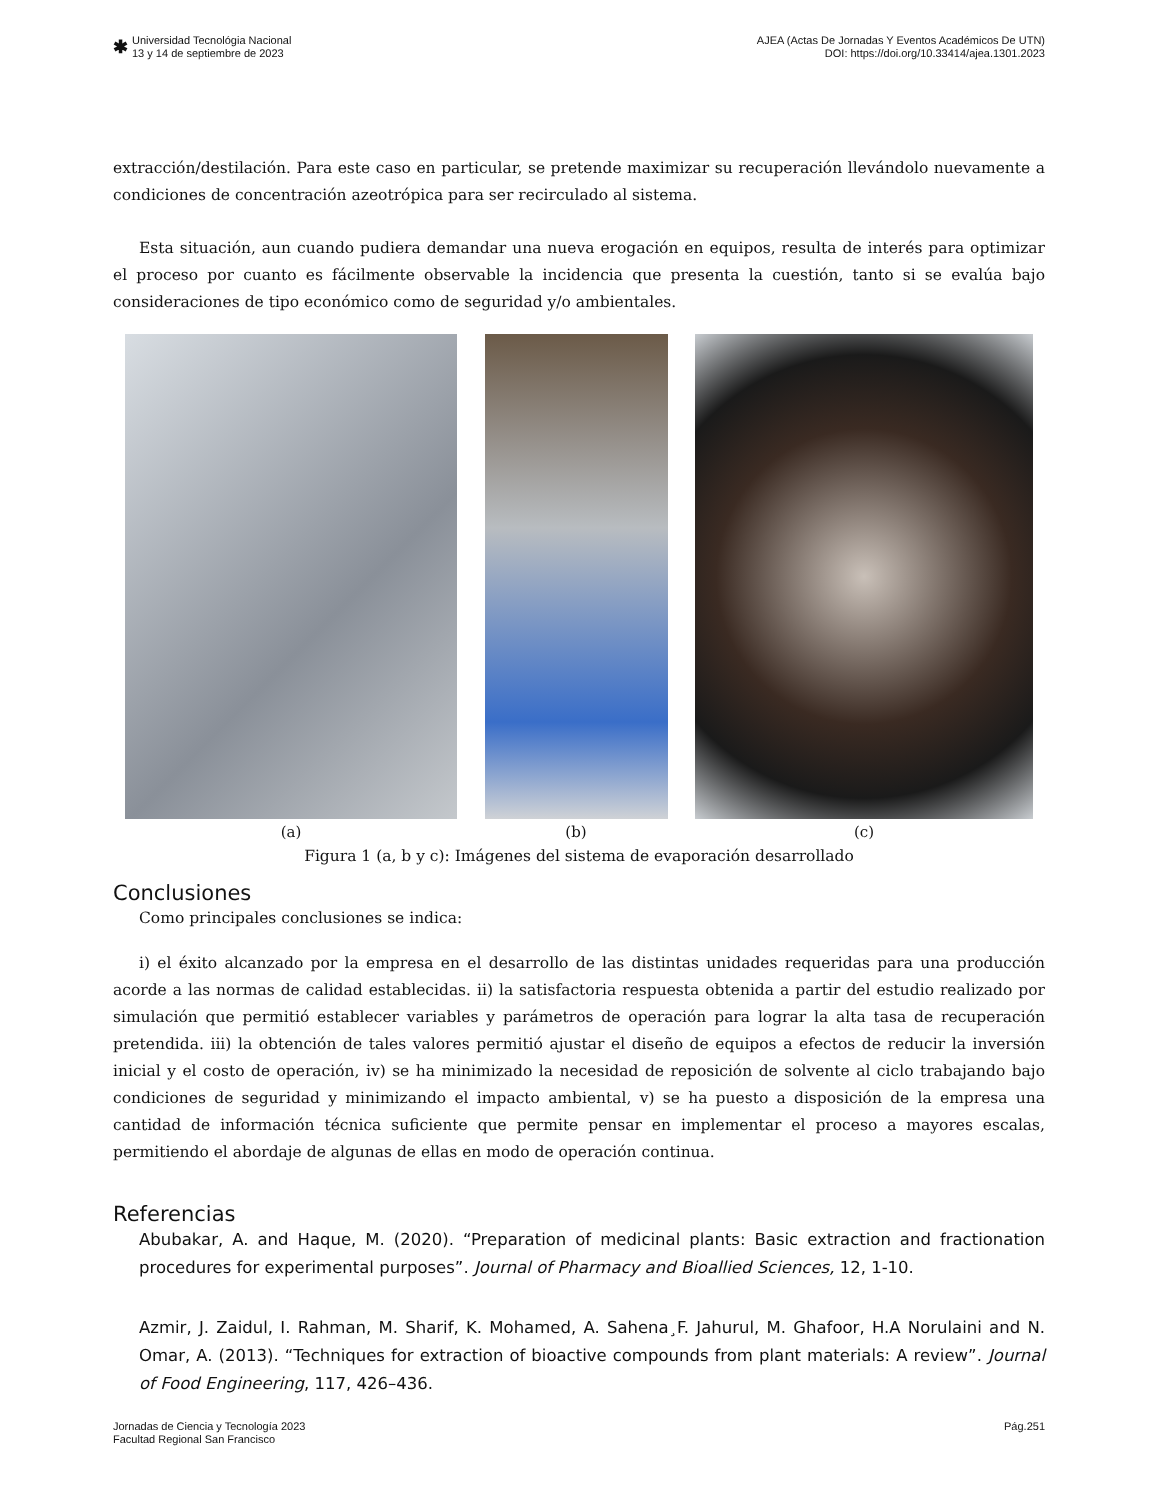✱
Universidad Tecnológia Nacional
13 y 14 de septiembre de 2023
AJEA (Actas De Jornadas Y Eventos Académicos De UTN)
DOI: https://doi.org/10.33414/ajea.1301.2023
extracción/destilación. Para este caso en particular, se pretende maximizar su recuperación llevándolo nuevamente a condiciones de concentración azeotrópica para ser recirculado al sistema.
Esta situación, aun cuando pudiera demandar una nueva erogación en equipos, resulta de interés para optimizar el proceso por cuanto es fácilmente observable la incidencia que presenta la cuestión, tanto si se evalúa bajo consideraciones de tipo económico como de seguridad y/o ambientales.
(a) (b) (c)
Figura 1 (a, b y c): Imágenes del sistema de evaporación desarrollado
Conclusiones
Como principales conclusiones se indica:
i) el éxito alcanzado por la empresa en el desarrollo de las distintas unidades requeridas para una producción acorde a las normas de calidad establecidas. ii) la satisfactoria respuesta obtenida a partir del estudio realizado por simulación que permitió establecer variables y parámetros de operación para lograr la alta tasa de recuperación pretendida. iii) la obtención de tales valores permitió ajustar el diseño de equipos a efectos de reducir la inversión inicial y el costo de operación, iv) se ha minimizado la necesidad de reposición de solvente al ciclo trabajando bajo condiciones de seguridad y minimizando el impacto ambiental, v) se ha puesto a disposición de la empresa una cantidad de información técnica suficiente que permite pensar en implementar el proceso a mayores escalas, permitiendo el abordaje de algunas de ellas en modo de operación continua.
Referencias
Abubakar, A. and Haque, M. (2020). “Preparation of medicinal plants: Basic extraction and fractionation procedures for experimental purposes”. Journal of Pharmacy and Bioallied Sciences, 12, 1-10.
Azmir, J. Zaidul, I. Rahman, M. Sharif, K. Mohamed, A. Sahena¸F. Jahurul, M. Ghafoor, H.A Norulaini and N. Omar, A. (2013). “Techniques for extraction of bioactive compounds from plant materials: A review”. Journal of Food Engineering, 117, 426–436.
Jornadas de Ciencia y Tecnología 2023
Facultad Regional San Francisco
Pág.251